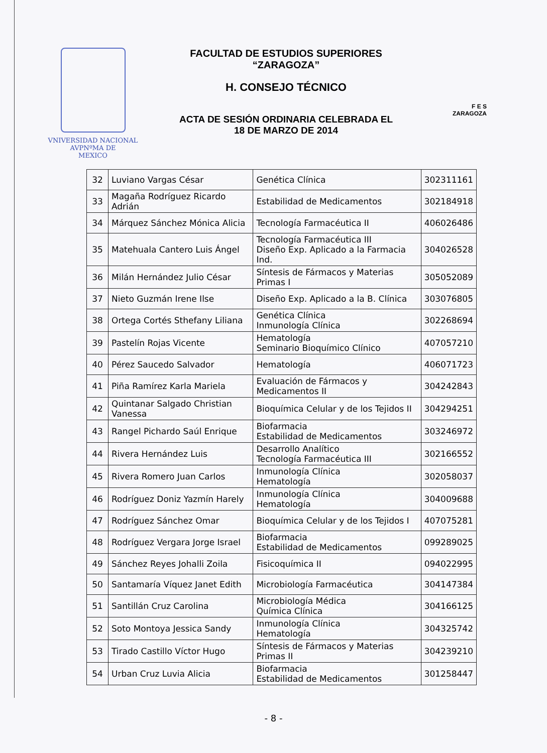VNIVERSIDAD NACIONAL
AVPNºMA DE
MEXICO
FACULTAD DE ESTUDIOS SUPERIORES
“ZARAGOZA”
H. CONSEJO TÉCNICO
ACTA DE SESIÓN ORDINARIA CELEBRADA EL
18 DE MARZO DE 2014
F E S
ZARAGOZA
| 32 | Luviano Vargas César | Genética Clínica | 302311161 |
| 33 | Magaña Rodríguez Ricardo Adrián | Estabilidad de Medicamentos | 302184918 |
| 34 | Márquez Sánchez Mónica Alicia | Tecnología Farmacéutica II | 406026486 |
| 35 | Matehuala Cantero Luis Ángel | Tecnología Farmacéutica III Diseño Exp. Aplicado a la Farmacia Ind. | 304026528 |
| 36 | Milán Hernández Julio César | Síntesis de Fármacos y Materias Primas I | 305052089 |
| 37 | Nieto Guzmán Irene Ilse | Diseño Exp. Aplicado a la B. Clínica | 303076805 |
| 38 | Ortega Cortés Sthefany Liliana | Genética Clínica Inmunología Clínica | 302268694 |
| 39 | Pastelín Rojas Vicente | Hematología Seminario Bioquímico Clínico | 407057210 |
| 40 | Pérez Saucedo Salvador | Hematología | 406071723 |
| 41 | Piña Ramírez Karla Mariela | Evaluación de Fármacos y Medicamentos II | 304242843 |
| 42 | Quintanar Salgado Christian Vanessa | Bioquímica Celular y de los Tejidos II | 304294251 |
| 43 | Rangel Pichardo Saúl Enrique | Biofarmacia Estabilidad de Medicamentos | 303246972 |
| 44 | Rivera Hernández Luis | Desarrollo Analítico Tecnología Farmacéutica III | 302166552 |
| 45 | Rivera Romero Juan Carlos | Inmunología Clínica Hematología | 302058037 |
| 46 | Rodríguez Doniz Yazmín Harely | Inmunología Clínica Hematología | 304009688 |
| 47 | Rodríguez Sánchez Omar | Bioquímica Celular y de los Tejidos I | 407075281 |
| 48 | Rodríguez Vergara Jorge Israel | Biofarmacia Estabilidad de Medicamentos | 099289025 |
| 49 | Sánchez Reyes Johalli Zoila | Fisicoquímica II | 094022995 |
| 50 | Santamaría Víquez Janet Edith | Microbiología Farmacéutica | 304147384 |
| 51 | Santillán Cruz Carolina | Microbiología Médica Química Clínica | 304166125 |
| 52 | Soto Montoya Jessica Sandy | Inmunología Clínica Hematología | 304325742 |
| 53 | Tirado Castillo Víctor Hugo | Síntesis de Fármacos y Materias Primas II | 304239210 |
| 54 | Urban Cruz Luvia Alicia | Biofarmacia Estabilidad de Medicamentos | 301258447 |
- 8 -